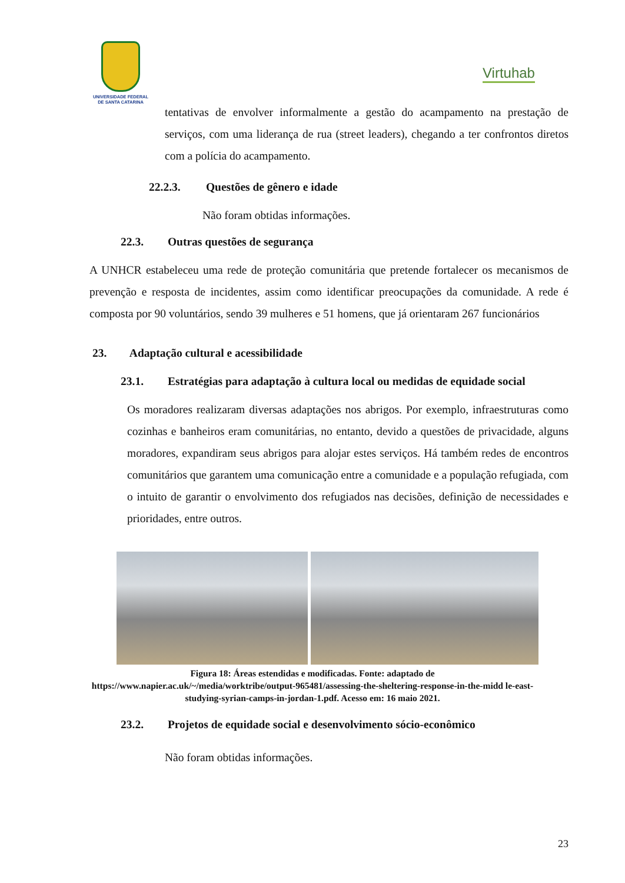UNIVERSIDADE FEDERAL
DE SANTA CATARINA
Virtuhab
tentativas de envolver informalmente a gestão do acampamento na prestação de serviços, com uma liderança de rua (street leaders), chegando a ter confrontos diretos com a polícia do acampamento.
22.2.3. Questões de gênero e idade
Não foram obtidas informações.
22.3. Outras questões de segurança
A UNHCR estabeleceu uma rede de proteção comunitária que pretende fortalecer os mecanismos de prevenção e resposta de incidentes, assim como identificar preocupações da comunidade. A rede é composta por 90 voluntários, sendo 39 mulheres e 51 homens, que já orientaram 267 funcionários
23. Adaptação cultural e acessibilidade
23.1. Estratégias para adaptação à cultura local ou medidas de equidade social
Os moradores realizaram diversas adaptações nos abrigos. Por exemplo, infraestruturas como cozinhas e banheiros eram comunitárias, no entanto, devido a questões de privacidade, alguns moradores, expandiram seus abrigos para alojar estes serviços. Há também redes de encontros comunitários que garantem uma comunicação entre a comunidade e a população refugiada, com o intuito de garantir o envolvimento dos refugiados nas decisões, definição de necessidades e prioridades, entre outros.
Figura 18: Áreas estendidas e modificadas. Fonte: adaptado de https://www.napier.ac.uk/~/media/worktribe/output-965481/assessing-the-sheltering-response-in-the-midd le-east-studying-syrian-camps-in-jordan-1.pdf. Acesso em: 16 maio 2021.
23.2. Projetos de equidade social e desenvolvimento sócio-econômico
Não foram obtidas informações.
23